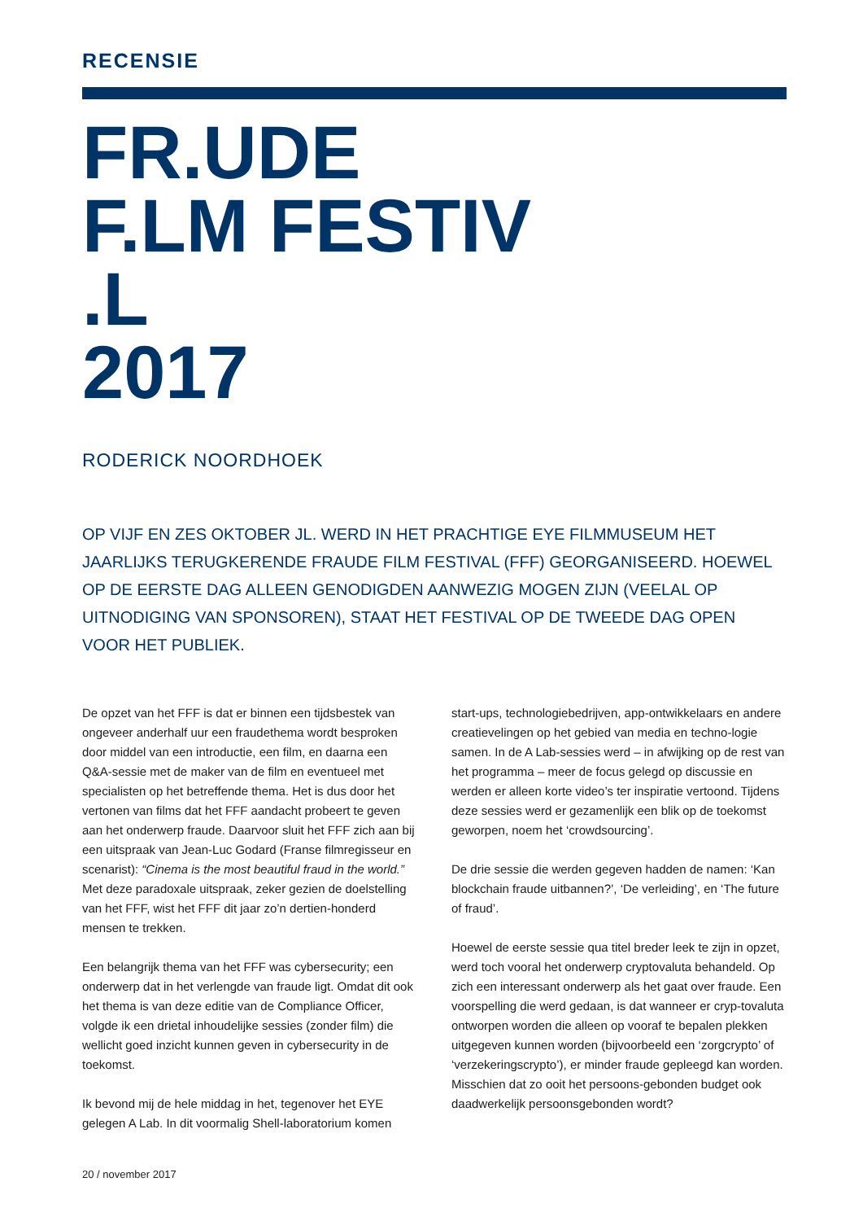RECENSIE
FR.UDE
F.LM FESTIV
.L
2017
RODERICK NOORDHOEK
OP VIJF EN ZES OKTOBER JL. WERD IN HET PRACHTIGE EYE FILMMUSEUM HET JAARLIJKS TERUGKERENDE FRAUDE FILM FESTIVAL (FFF) GEORGANISEERD. HOEWEL OP DE EERSTE DAG ALLEEN GENODIGDEN AANWEZIG MOGEN ZIJN (VEELAL OP UITNODIGING VAN SPONSOREN), STAAT HET FESTIVAL OP DE TWEEDE DAG OPEN VOOR HET PUBLIEK.
De opzet van het FFF is dat er binnen een tijdsbestek van ongeveer anderhalf uur een fraudethema wordt besproken door middel van een introductie, een film, en daarna een Q&A-sessie met de maker van de film en eventueel met specialisten op het betreffende thema. Het is dus door het vertonen van films dat het FFF aandacht probeert te geven aan het onderwerp fraude. Daarvoor sluit het FFF zich aan bij een uitspraak van Jean-Luc Godard (Franse filmregisseur en scenarist): “Cinema is the most beautiful fraud in the world.” Met deze paradoxale uitspraak, zeker gezien de doelstelling van het FFF, wist het FFF dit jaar zo’n dertien-honderd mensen te trekken.
Een belangrijk thema van het FFF was cybersecurity; een onderwerp dat in het verlengde van fraude ligt. Omdat dit ook het thema is van deze editie van de Compliance Officer, volgde ik een drietal inhoudelijke sessies (zonder film) die wellicht goed inzicht kunnen geven in cybersecurity in de toekomst.
Ik bevond mij de hele middag in het, tegenover het EYE gelegen A Lab. In dit voormalig Shell-laboratorium komen start-ups, technologiebedrijven, app-ontwikkelaars en andere creatievelingen op het gebied van media en techno-logie samen. In de A Lab-sessies werd – in afwijking op de rest van het programma – meer de focus gelegd op discussie en werden er alleen korte video’s ter inspiratie vertoond. Tijdens deze sessies werd er gezamenlijk een blik op de toekomst geworpen, noem het ‘crowdsourcing’.
De drie sessie die werden gegeven hadden de namen: ‘Kan blockchain fraude uitbannen?’, ‘De verleiding’, en ‘The future of fraud’.
Hoewel de eerste sessie qua titel breder leek te zijn in opzet, werd toch vooral het onderwerp cryptovaluta behandeld. Op zich een interessant onderwerp als het gaat over fraude. Een voorspelling die werd gedaan, is dat wanneer er cryp-tovaluta ontworpen worden die alleen op vooraf te bepalen plekken uitgegeven kunnen worden (bijvoorbeeld een ‘zorgcrypto’ of ‘verzekeringscrypto’), er minder fraude gepleegd kan worden. Misschien dat zo ooit het persoons-gebonden budget ook daadwerkelijk persoonsgebonden wordt?
20 / november 2017